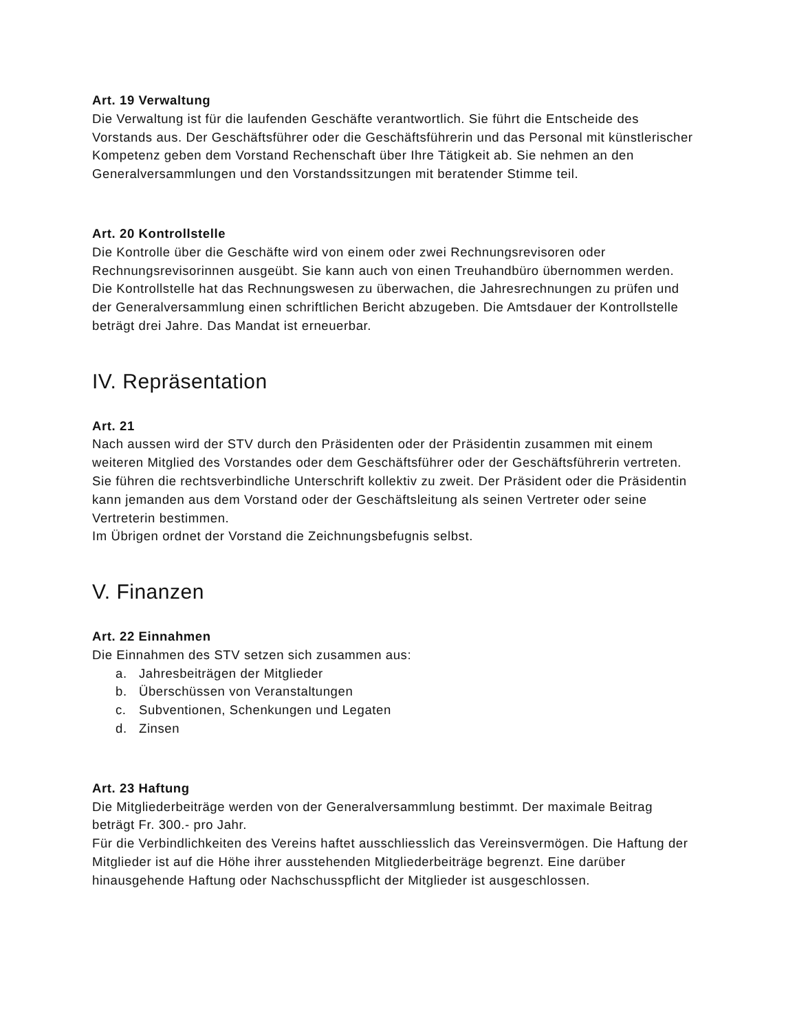Art. 19 Verwaltung
Die Verwaltung ist für die laufenden Geschäfte verantwortlich. Sie führt die Entscheide des Vorstands aus. Der Geschäftsführer oder die Geschäftsführerin und das Personal mit künstlerischer Kompetenz geben dem Vorstand Rechenschaft über Ihre Tätigkeit ab. Sie nehmen an den Generalversammlungen und den Vorstandssitzungen mit beratender Stimme teil.
Art. 20 Kontrollstelle
Die Kontrolle über die Geschäfte wird von einem oder zwei Rechnungsrevisoren oder Rechnungsrevisorinnen ausgeübt. Sie kann auch von einen Treuhandbüro übernommen werden. Die Kontrollstelle hat das Rechnungswesen zu überwachen, die Jahresrechnungen zu prüfen und der Generalversammlung einen schriftlichen Bericht abzugeben. Die Amtsdauer der Kontrollstelle beträgt drei Jahre. Das Mandat ist erneuerbar.
IV. Repräsentation
Art. 21
Nach aussen wird der STV durch den Präsidenten oder der Präsidentin zusammen mit einem weiteren Mitglied des Vorstandes oder dem Geschäftsführer oder der Geschäftsführerin vertreten. Sie führen die rechtsverbindliche Unterschrift kollektiv zu zweit. Der Präsident oder die Präsidentin kann jemanden aus dem Vorstand oder der Geschäftsleitung als seinen Vertreter oder seine Vertreterin bestimmen.
Im Übrigen ordnet der Vorstand die Zeichnungsbefugnis selbst.
V. Finanzen
Art. 22 Einnahmen
Die Einnahmen des STV setzen sich zusammen aus:
a. Jahresbeiträgen der Mitglieder
b. Überschüssen von Veranstaltungen
c. Subventionen, Schenkungen und Legaten
d. Zinsen
Art. 23 Haftung
Die Mitgliederbeiträge werden von der Generalversammlung bestimmt. Der maximale Beitrag beträgt Fr. 300.- pro Jahr.
Für die Verbindlichkeiten des Vereins haftet ausschliesslich das Vereinsvermögen. Die Haftung der Mitglieder ist auf die Höhe ihrer ausstehenden Mitgliederbeiträge begrenzt. Eine darüber hinausgehende Haftung oder Nachschusspflicht der Mitglieder ist ausgeschlossen.